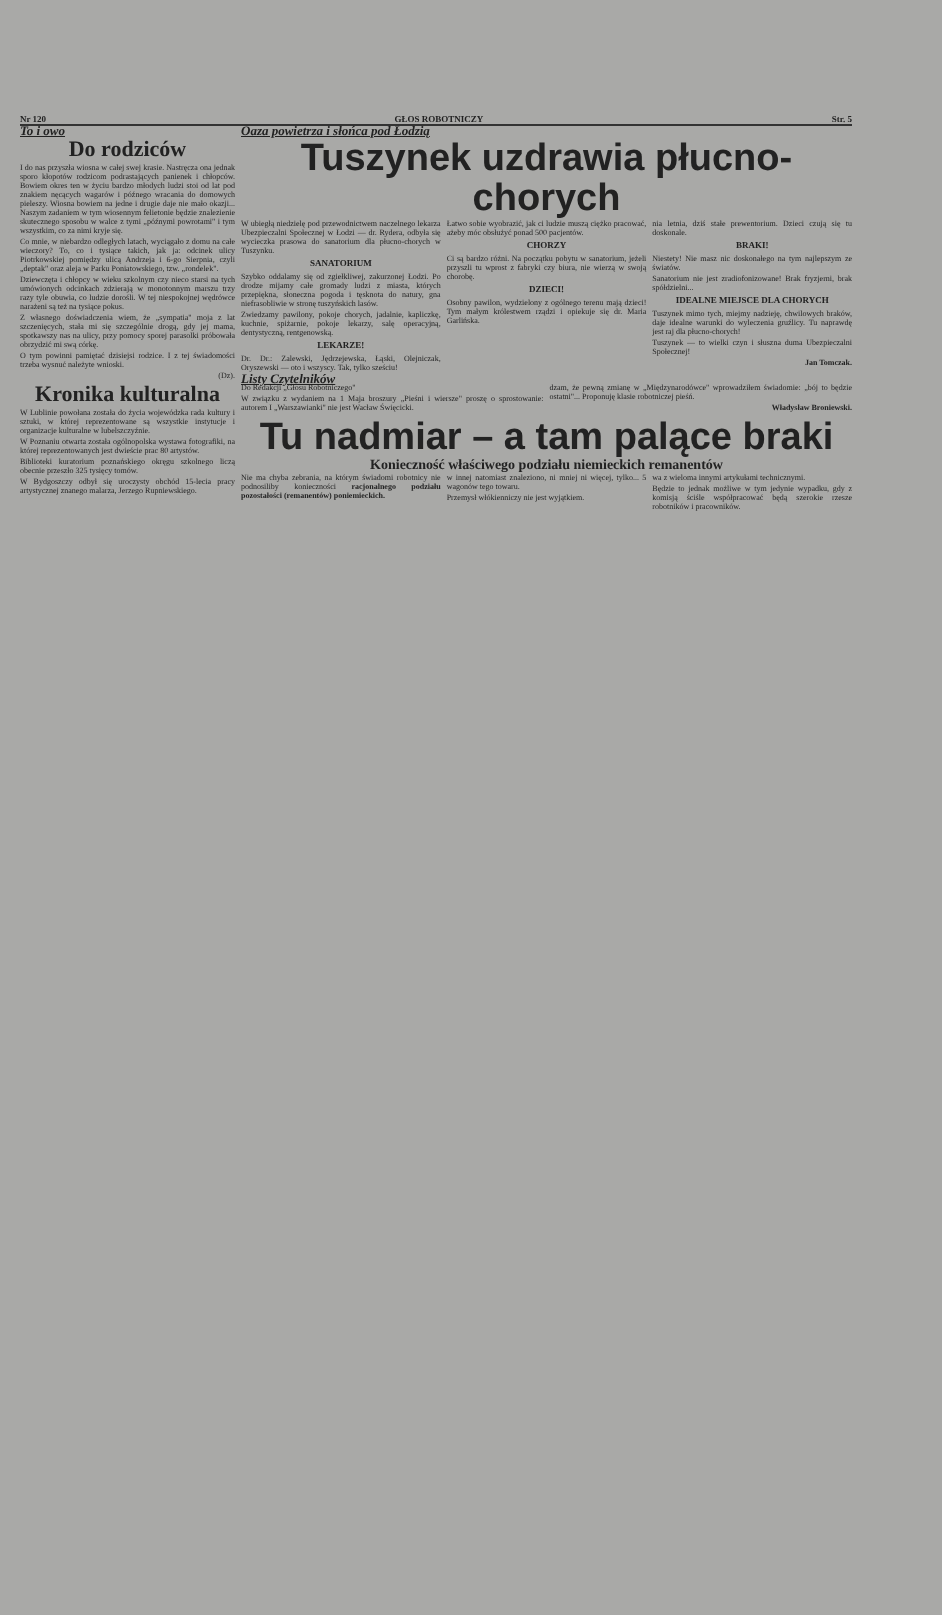Nr 120 GŁOS ROBOTNICZY Str. 5
To i owo
Do rodziców
I do nas przyszła wiosna w całej swej krasie. Nastręcza ona jednak sporo kłopotów rodzicom podrastających panienek i chłopców. Bowiem okres ten w życiu bardzo młodych ludzi stoi od lat pod znakiem nęcących wagarów i późnego wracania do domowych pieleszy. Wiosna bowiem na jedne i drugie daje nie mało okazji... Naszym zadaniem w tym wiosennym felietonie będzie znalezienie skutecznego sposobu w walce z tymi „późnymi powrotami" i tym wszystkim, co za nimi kryje się.
Co mnie, w niebardzo odległych latach, wyciągało z domu na całe wieczory? To, co i tysiące takich, jak ja: odcinek ulicy Piotrkowskiej pomiędzy ulicą Andrzeja i 6-go Sierpnia, czyli „deptak" oraz aleja w Parku Poniatowskiego, tzw. „rondelek".
Dziewczęta i chłopcy w wieku szkolnym czy nieco starsi na tych umówionych odcinkach zdzierają w monotonnym marszu trzy razy tyle obuwia, co ludzie dorośli. W tej niespokojnej wędrówce narażeni są też na tysiące pokus.
Z własnego doświadczenia wiem, że „sympatia" moja z lat szczenięcych, stała mi się szczególnie drogą, gdy jej mama, spotkawszy nas na ulicy, przy pomocy sporej parasolki próbowała obrzydzić mi swą córkę.
O tym powinni pamiętać dzisiejsi rodzice. I z tej świadomości trzeba wysnuć należyte wnioski.
(Dz).
Kronika kulturalna
W Lublinie powołana została do życia wojewódzka rada kultury i sztuki, w której reprezentowane są wszystkie instytucje i organizacje kulturalne w lubelszczyźnie.
W Poznaniu otwarta została ogólnopolska wystawa fotografiki, na której reprezentowanych jest dwieście prac 80 artystów.
Biblioteki kuratorium poznańskiego okręgu szkolnego liczą obecnie przeszło 325 tysięcy tomów.
W Bydgoszczy odbył się uroczysty obchód 15-lecia pracy artystycznej znanego malarza, Jerzego Rupniewskiego.
Oaza powietrza i słońca pod Łodzią
Tuszynek uzdrawia płucno-chorych
W ubiegłą niedzielę pod przewodnictwem naczelnego lekarza Ubezpieczalni Społecznej w Łodzi — dr. Rydera, odbyła się wycieczka prasowa do sanatorium dla płucno-chorych w Tuszynku.
SANATORIUM
Szybko oddalamy się od zgiełkliwej, zakurzonej Łodzi. Po drodze mijamy całe gromady ludzi z miasta, których przepiękna, słoneczna pogoda i tęsknota do natury, gna niefrasobliwie w stronę tuszyńskich lasów.
Zwiedzamy pawilony, pokoje chorych, jadalnie, kapliczkę, kuchnie, spiżarnie, pokoje lekarzy, salę operacyjną, dentystyczną, rentgenowską.
LEKARZE!
Dr. Dr.: Zalewski, Jędrzejewska, Łąski, Olejniczak, Oryszewski — oto i wszyscy. Tak, tylko sześciu!
Łatwo sobie wyobrazić, jak ci ludzie muszą ciężko pracować, ażeby móc obsłużyć ponad 500 pacjentów.
CHORZY
Ci są bardzo różni. Na początku pobytu w sanatorium, jeżeli przyszli tu wprost z fabryki czy biura, nie wierzą w swoją chorobę.
DZIECI!
Osobny pawilon, wydzielony z ogólnego terenu mają dzieci! Tym małym królestwem rządzi i opiekuje się dr. Maria Garlińska.
nia letnia, dziś stałe prewentorium. Dzieci czują się tu doskonale.
BRAKI!
Niestety! Nie masz nic doskonałego na tym najlepszym ze światów.
Sanatorium nie jest zradiofonizowane! Brak fryzjerni, brak spółdzielni...
IDEALNE MIEJSCE DLA CHORYCH
Tuszynek mimo tych, miejmy nadzieję, chwilowych braków, daje idealne warunki do wyleczenia gruźlicy. Tu naprawdę jest raj dla płucno-chorych!
Tuszynek — to wielki czyn i słuszna duma Ubezpieczalni Społecznej!
Jan Tomczak.
Listy Czytelników
Do Redakcji „Głosu Robotniczego"
W związku z wydaniem na 1 Maja broszury „Pieśni i wiersze" proszę o sprostowanie: autorem I „Warszawianki" nie jest Wacław Święcicki.
dzam, że pewną zmianę w „Międzynarodówce" wprowadziłem świadomie: „bój to będzie ostatni"... Proponuję klasie robotniczej pieśń.
Władysław Broniewski.
Tu nadmiar – a tam palące braki
Konieczność właściwego podziału niemieckich remanentów
Nie ma chyba zebrania, na którym świadomi robotnicy nie podnosiliby konieczności racjonalnego podziału pozostałości (remanentów) poniemieckich.
w innej natomiast znaleziono, ni mniej ni więcej, tylko... 5 wagonów tego towaru.
Przemysł włókienniczy nie jest wyjątkiem.
wa z wieloma innymi artykułami technicznymi.
Będzie to jednak możliwe w tym jedynie wypadku, gdy z komisją ściśle współpracować będą szerokie rzesze robotników i pracowników.